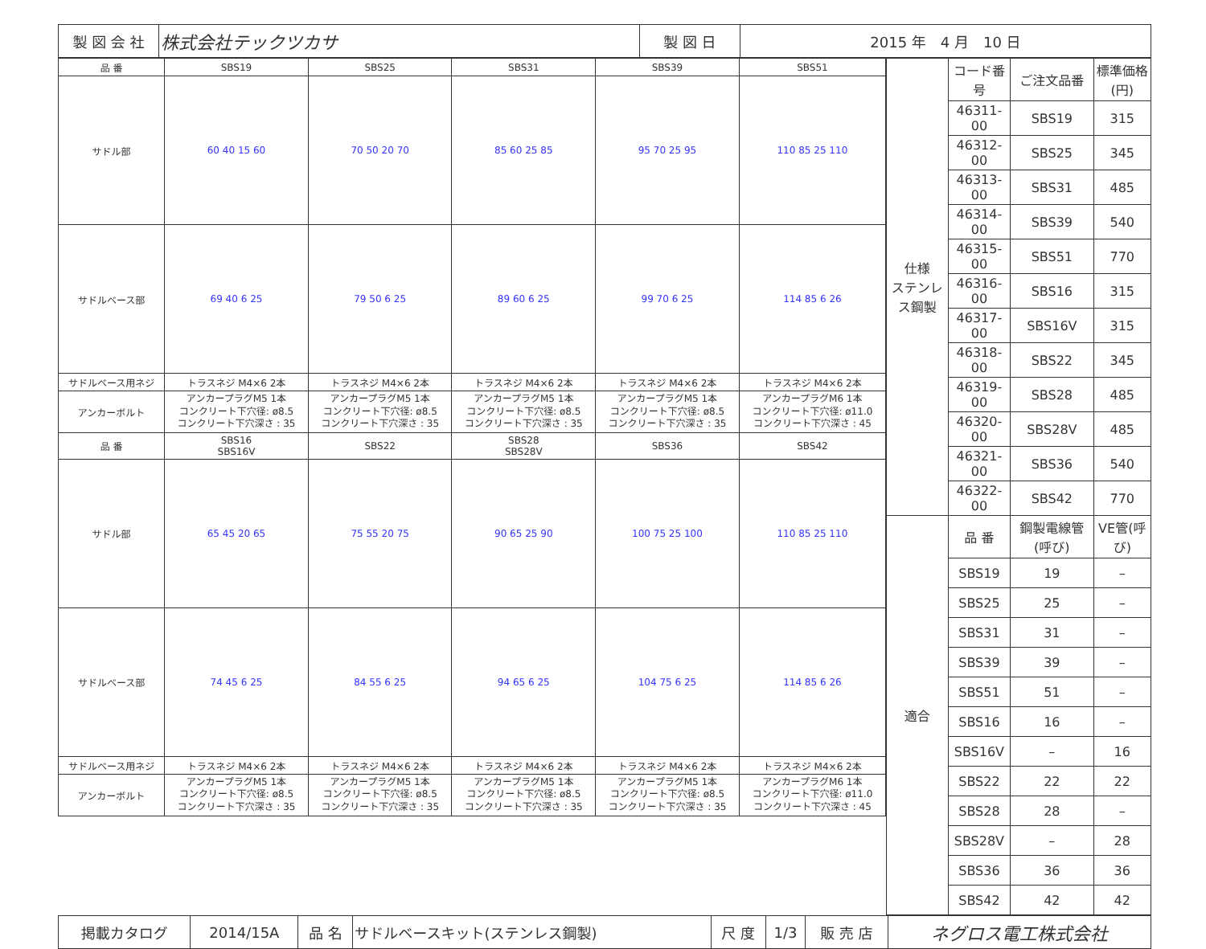| 製 図 会 社 | 株式会社テックツカサ | 製 図 日 | 2015 年 4 月 10 日 |
| 品 番 | SBS19 | SBS25 | SBS31 | SBS39 | SBS51 |
| サドル部 | 60 40 15 60 | 70 50 20 70 | 85 60 25 85 | 95 70 25 95 | 110 85 25 110 |
| サドルベース部 | 69 40 6 25 | 79 50 6 25 | 89 60 6 25 | 99 70 6 25 | 114 85 6 26 |
| サドルベース用ネジ | トラスネジ M4×6 2本 | トラスネジ M4×6 2本 | トラスネジ M4×6 2本 | トラスネジ M4×6 2本 | トラスネジ M4×6 2本 |
| アンカーボルト | アンカープラグM5 1本 コンクリート下穴径: ø8.5 コンクリート下穴深さ : 35 | アンカープラグM5 1本 コンクリート下穴径: ø8.5 コンクリート下穴深さ : 35 | アンカープラグM5 1本 コンクリート下穴径: ø8.5 コンクリート下穴深さ : 35 | アンカープラグM5 1本 コンクリート下穴径: ø8.5 コンクリート下穴深さ : 35 | アンカープラグM6 1本 コンクリート下穴径: ø11.0 コンクリート下穴深さ : 45 |
| 品 番 | SBS16 SBS16V | SBS22 | SBS28 SBS28V | SBS36 | SBS42 |
| サドル部 | 65 45 20 65 | 75 55 20 75 | 90 65 25 90 | 100 75 25 100 | 110 85 25 110 |
| サドルベース部 | 74 45 6 25 | 84 55 6 25 | 94 65 6 25 | 104 75 6 25 | 114 85 6 26 |
| サドルベース用ネジ | トラスネジ M4×6 2本 | トラスネジ M4×6 2本 | トラスネジ M4×6 2本 | トラスネジ M4×6 2本 | トラスネジ M4×6 2本 |
| アンカーボルト | アンカープラグM5 1本 コンクリート下穴径: ø8.5 コンクリート下穴深さ : 35 | アンカープラグM5 1本 コンクリート下穴径: ø8.5 コンクリート下穴深さ : 35 | アンカープラグM5 1本 コンクリート下穴径: ø8.5 コンクリート下穴深さ : 35 | アンカープラグM5 1本 コンクリート下穴径: ø8.5 コンクリート下穴深さ : 35 | アンカープラグM6 1本 コンクリート下穴径: ø11.0 コンクリート下穴深さ : 45 |
| 仕様 ステンレス鋼製 | コード番号 | ご注文品番 | 標準価格(円) |
| | 46311-00 | SBS19 | 315 |
| | 46312-00 | SBS25 | 345 |
| | 46313-00 | SBS31 | 485 |
| | 46314-00 | SBS39 | 540 |
| | 46315-00 | SBS51 | 770 |
| | 46316-00 | SBS16 | 315 |
| | 46317-00 | SBS16V | 315 |
| | 46318-00 | SBS22 | 345 |
| | 46319-00 | SBS28 | 485 |
| | 46320-00 | SBS28V | 485 |
| | 46321-00 | SBS36 | 540 |
| | 46322-00 | SBS42 | 770 |
| 適合 | 品 番 | 鋼製電線管(呼び) | VE管(呼び) |
| | SBS19 | 19 | – |
| | SBS25 | 25 | – |
| | SBS31 | 31 | – |
| | SBS39 | 39 | – |
| | SBS51 | 51 | – |
| | SBS16 | 16 | – |
| | SBS16V | – | 16 |
| | SBS22 | 22 | 22 |
| | SBS28 | 28 | – |
| | SBS28V | – | 28 |
| | SBS36 | 36 | 36 |
| | SBS42 | 42 | 42 |
| 掲載カタログ | 2014/15A | 品 名 | サドルベースキット(ステンレス鋼製) | 尺 度 | 1/3 | 販 売 店 | ネグロス電工株式会社 |